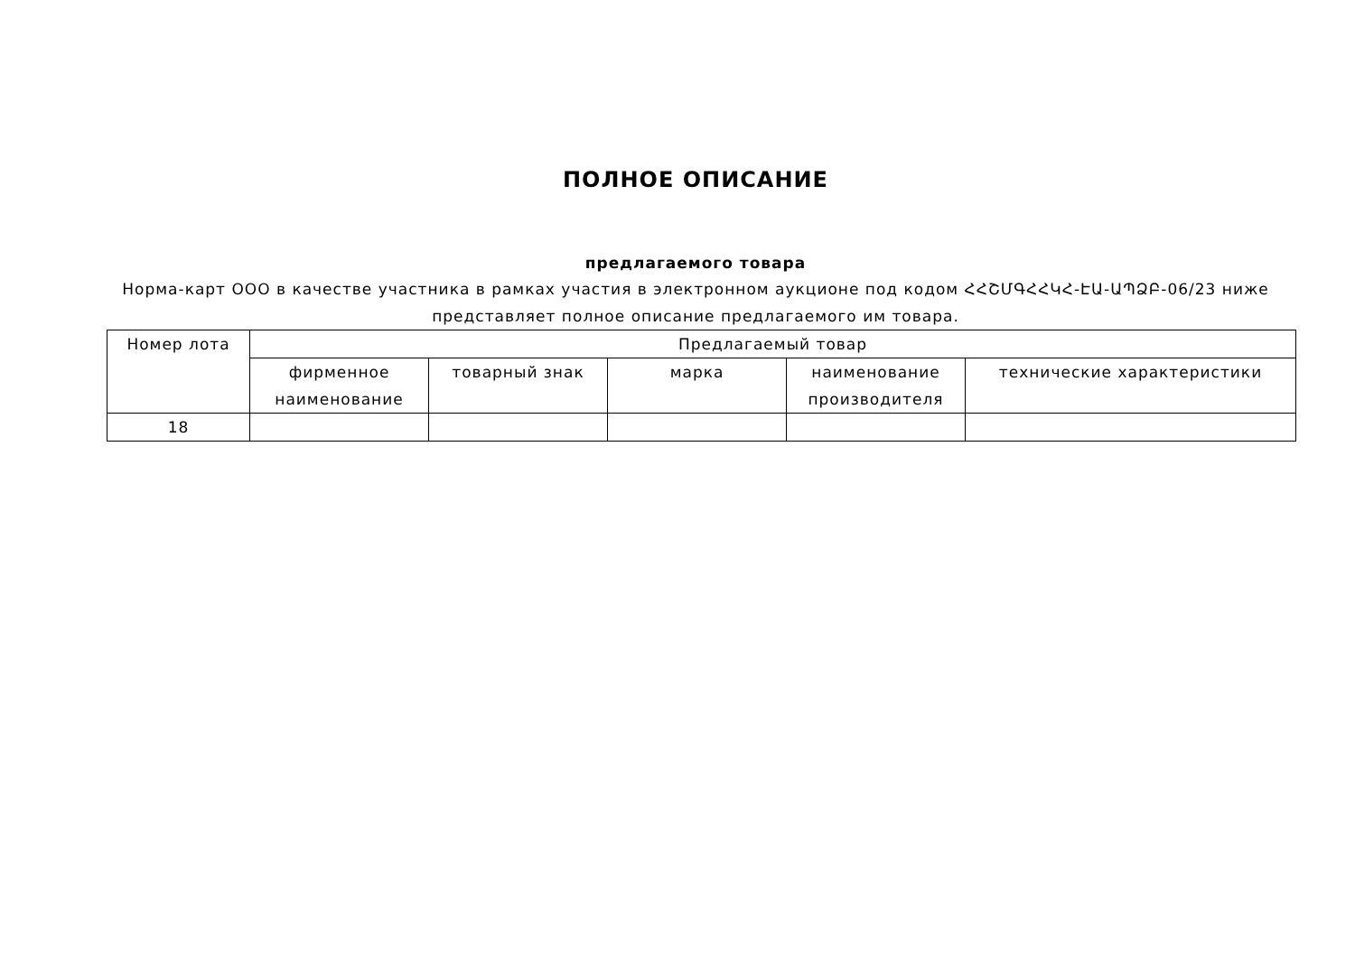ПОЛНОЕ ОПИСАНИЕ
предлагаемого товара
Норма-карт ООО в качестве участника в рамках участия в электронном аукционе под кодом ՀՀՇՄԳՀՀԿՀ-ԷԱ-ԱՊՁԲ-06/23 ниже представляет полное описание предлагаемого им товара.
| Номер лота | Предлагаемый товар | | | | |
| --- | --- | --- | --- | --- | --- |
| | фирменное наименование | товарный знак | марка | наименование производителя | технические характеристики |
| 18 | | | | | |